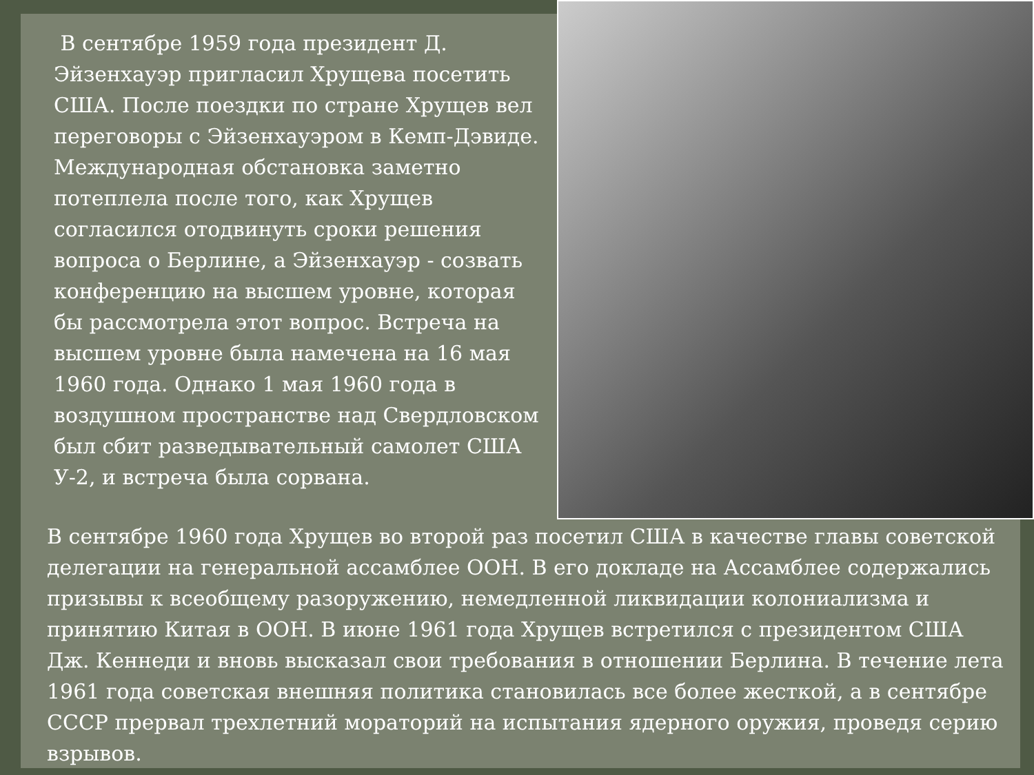В сентябре 1959 года президент Д. Эйзенхауэр пригласил Хрущева посетить США. После поездки по стране Хрущев вел переговоры с Эйзенхауэром в Кемп-Дэвиде. Международная обстановка заметно потеплела после того, как Хрущев согласился отодвинуть сроки решения вопроса о Берлине, а Эйзенхауэр - созвать конференцию на высшем уровне, которая бы рассмотрела этот вопрос. Встреча на высшем уровне была намечена на 16 мая 1960 года. Однако 1 мая 1960 года в воздушном пространстве над Свердловском был сбит разведывательный самолет США У-2, и встреча была сорвана.
В сентябре 1960 года Хрущев во второй раз посетил США в качестве главы советской делегации на генеральной ассамблее ООН. В его докладе на Ассамблее содержались призывы к всеобщему разоружению, немедленной ликвидации колониализма и принятию Китая в ООН. В июне 1961 года Хрущев встретился с президентом США Дж. Кеннеди и вновь высказал свои требования в отношении Берлина. В течение лета 1961 года советская внешняя политика становилась все более жесткой, а в сентябре СССР прервал трехлетний мораторий на испытания ядерного оружия, проведя серию взрывов.